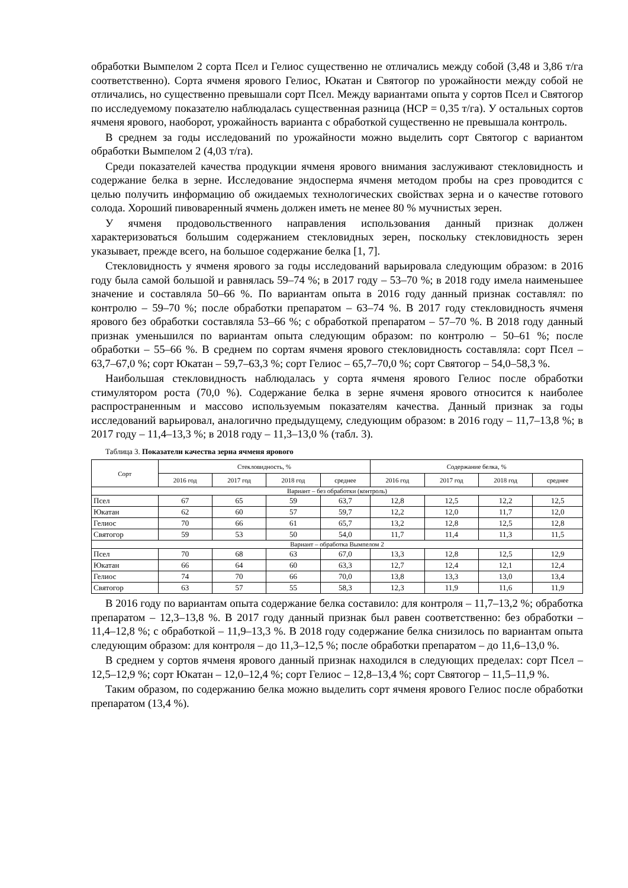обработки Вымпелом 2 сорта Псел и Гелиос существенно не отличались между собой (3,48 и 3,86 т/га соответственно). Сорта ячменя ярового Гелиос, Юкатан и Святогор по урожайности между собой не отличались, но существенно превышали сорт Псел. Между вариантами опыта у сортов Псел и Святогор по исследуемому показателю наблюдалась существенная разница (НСР = 0,35 т/га). У остальных сортов ячменя ярового, наоборот, урожайность варианта с обработкой существенно не превышала контроль.
В среднем за годы исследований по урожайности можно выделить сорт Святогор с вариантом обработки Вымпелом 2 (4,03 т/га).
Среди показателей качества продукции ячменя ярового внимания заслуживают стекловидность и содержание белка в зерне. Исследование эндосперма ячменя методом пробы на срез проводится с целью получить информацию об ожидаемых технологических свойствах зерна и о качестве готового солода. Хороший пивоваренный ячмень должен иметь не менее 80 % мучнистых зерен.
У ячменя продовольственного направления использования данный признак должен характеризоваться большим содержанием стекловидных зерен, поскольку стекловидность зерен указывает, прежде всего, на большое содержание белка [1, 7].
Стекловидность у ячменя ярового за годы исследований варьировала следующим образом: в 2016 году была самой большой и равнялась 59–74 %; в 2017 году – 53–70 %; в 2018 году имела наименьшее значение и составляла 50–66 %. По вариантам опыта в 2016 году данный признак составлял: по контролю – 59–70 %; после обработки препаратом – 63–74 %. В 2017 году стекловидность ячменя ярового без обработки составляла 53–66 %; с обработкой препаратом – 57–70 %. В 2018 году данный признак уменьшился по вариантам опыта следующим образом: по контролю – 50–61 %; после обработки – 55–66 %. В среднем по сортам ячменя ярового стекловидность составляла: сорт Псел – 63,7–67,0 %; сорт Юкатан – 59,7–63,3 %; сорт Гелиос – 65,7–70,0 %; сорт Святогор – 54,0–58,3 %.
Наибольшая стекловидность наблюдалась у сорта ячменя ярового Гелиос после обработки стимулятором роста (70,0 %). Содержание белка в зерне ячменя ярового относится к наиболее распространенным и массово используемым показателям качества. Данный признак за годы исследований варьировал, аналогично предыдущему, следующим образом: в 2016 году – 11,7–13,8 %; в 2017 году – 11,4–13,3 %; в 2018 году – 11,3–13,0 % (табл. 3).
Таблица 3. Показатели качества зерна ячменя ярового
| Сорт | Стекловидность, % | | | | Содержание белка, % | | | |
| --- | --- | --- | --- | --- | --- | --- | --- | --- |
| | 2016 год | 2017 год | 2018 год | среднее | 2016 год | 2017 год | 2018 год | среднее |
| Вариант – без обработки (контроль) | | | | | | | | |
| Псел | 67 | 65 | 59 | 63,7 | 12,8 | 12,5 | 12,2 | 12,5 |
| Юкатан | 62 | 60 | 57 | 59,7 | 12,2 | 12,0 | 11,7 | 12,0 |
| Гелиос | 70 | 66 | 61 | 65,7 | 13,2 | 12,8 | 12,5 | 12,8 |
| Святогор | 59 | 53 | 50 | 54,0 | 11,7 | 11,4 | 11,3 | 11,5 |
| Вариант – обработка Вымпелом 2 | | | | | | | | |
| Псел | 70 | 68 | 63 | 67,0 | 13,3 | 12,8 | 12,5 | 12,9 |
| Юкатан | 66 | 64 | 60 | 63,3 | 12,7 | 12,4 | 12,1 | 12,4 |
| Гелиос | 74 | 70 | 66 | 70,0 | 13,8 | 13,3 | 13,0 | 13,4 |
| Святогор | 63 | 57 | 55 | 58,3 | 12,3 | 11,9 | 11,6 | 11,9 |
В 2016 году по вариантам опыта содержание белка составило: для контроля – 11,7–13,2 %; обработка препаратом – 12,3–13,8 %. В 2017 году данный признак был равен соответственно: без обработки – 11,4–12,8 %; с обработкой – 11,9–13,3 %. В 2018 году содержание белка снизилось по вариантам опыта следующим образом: для контроля – до 11,3–12,5 %; после обработки препаратом – до 11,6–13,0 %.
В среднем у сортов ячменя ярового данный признак находился в следующих пределах: сорт Псел – 12,5–12,9 %; сорт Юкатан – 12,0–12,4 %; сорт Гелиос – 12,8–13,4 %; сорт Святогор – 11,5–11,9 %.
Таким образом, по содержанию белка можно выделить сорт ячменя ярового Гелиос после обработки препаратом (13,4 %).